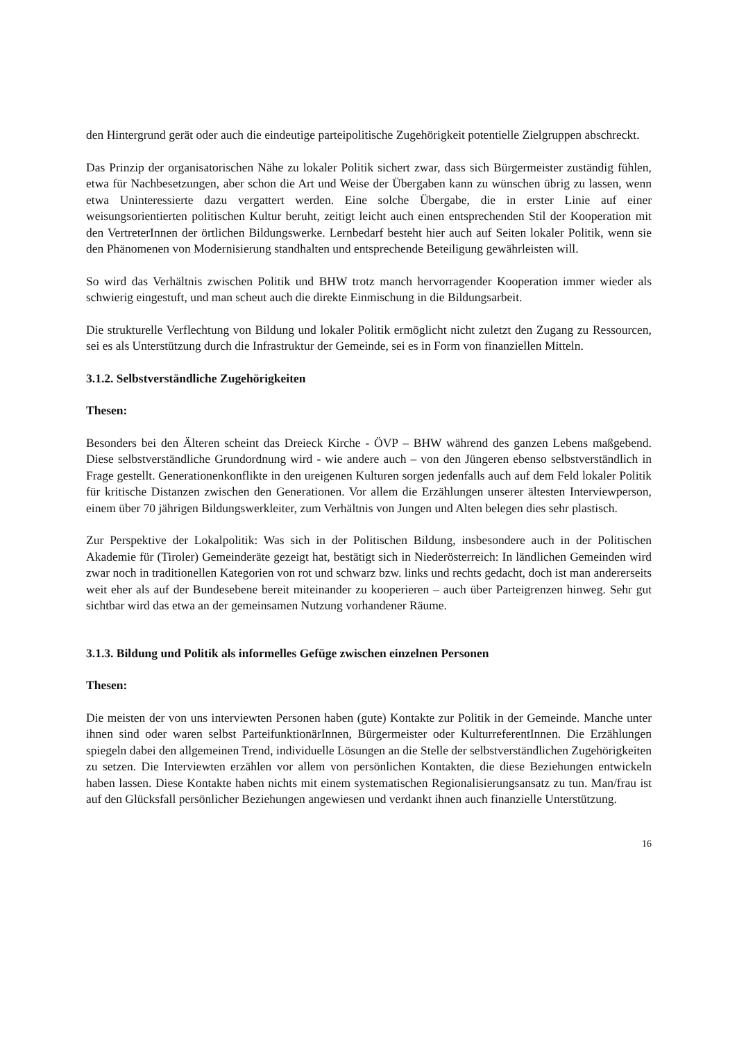den Hintergrund gerät oder auch die eindeutige parteipolitische Zugehörigkeit potentielle Zielgruppen abschreckt.
Das Prinzip der organisatorischen Nähe zu lokaler Politik sichert zwar, dass sich Bürgermeister zuständig fühlen, etwa für Nachbesetzungen, aber schon die Art und Weise der Übergaben kann zu wünschen übrig zu lassen, wenn etwa Uninteressierte dazu vergattert werden. Eine solche Übergabe, die in erster Linie auf einer weisungsorientierten politischen Kultur beruht, zeitigt leicht auch einen entsprechenden Stil der Kooperation mit den VertreterInnen der örtlichen Bildungswerke. Lernbedarf besteht hier auch auf Seiten lokaler Politik, wenn sie den Phänomenen von Modernisierung standhalten und entsprechende Beteiligung gewährleisten will.
So wird das Verhältnis zwischen Politik und BHW trotz manch hervorragender Kooperation immer wieder als schwierig eingestuft, und man scheut auch die direkte Einmischung in die Bildungsarbeit.
Die strukturelle Verflechtung von Bildung und lokaler Politik ermöglicht nicht zuletzt den Zugang zu Ressourcen, sei es als Unterstützung durch die Infrastruktur der Gemeinde, sei es in Form von finanziellen Mitteln.
3.1.2. Selbstverständliche Zugehörigkeiten
Thesen:
Besonders bei den Älteren scheint das Dreieck Kirche - ÖVP – BHW während des ganzen Lebens maßgebend. Diese selbstverständliche Grundordnung wird - wie andere auch – von den Jüngeren ebenso selbstverständlich in Frage gestellt. Generationenkonflikte in den ureigenen Kulturen sorgen jedenfalls auch auf dem Feld lokaler Politik für kritische Distanzen zwischen den Generationen. Vor allem die Erzählungen unserer ältesten Interviewperson, einem über 70 jährigen Bildungswerkleiter, zum Verhältnis von Jungen und Alten belegen dies sehr plastisch.
Zur Perspektive der Lokalpolitik: Was sich in der Politischen Bildung, insbesondere auch in der Politischen Akademie für (Tiroler) Gemeinderäte gezeigt hat, bestätigt sich in Niederösterreich: In ländlichen Gemeinden wird zwar noch in traditionellen Kategorien von rot und schwarz bzw. links und rechts gedacht, doch ist man andererseits weit eher als auf der Bundesebene bereit miteinander zu kooperieren – auch über Parteigrenzen hinweg. Sehr gut sichtbar wird das etwa an der gemeinsamen Nutzung vorhandener Räume.
3.1.3. Bildung und Politik als informelles Gefüge zwischen einzelnen Personen
Thesen:
Die meisten der von uns interviewten Personen haben (gute) Kontakte zur Politik in der Gemeinde. Manche unter ihnen sind oder waren selbst ParteifunktionärInnen, Bürgermeister oder KulturreferentInnen. Die Erzählungen spiegeln dabei den allgemeinen Trend, individuelle Lösungen an die Stelle der selbstverständlichen Zugehörigkeiten zu setzen. Die Interviewten erzählen vor allem von persönlichen Kontakten, die diese Beziehungen entwickeln haben lassen. Diese Kontakte haben nichts mit einem systematischen Regionalisierungsansatz zu tun. Man/frau ist auf den Glücksfall persönlicher Beziehungen angewiesen und verdankt ihnen auch finanzielle Unterstützung.
16